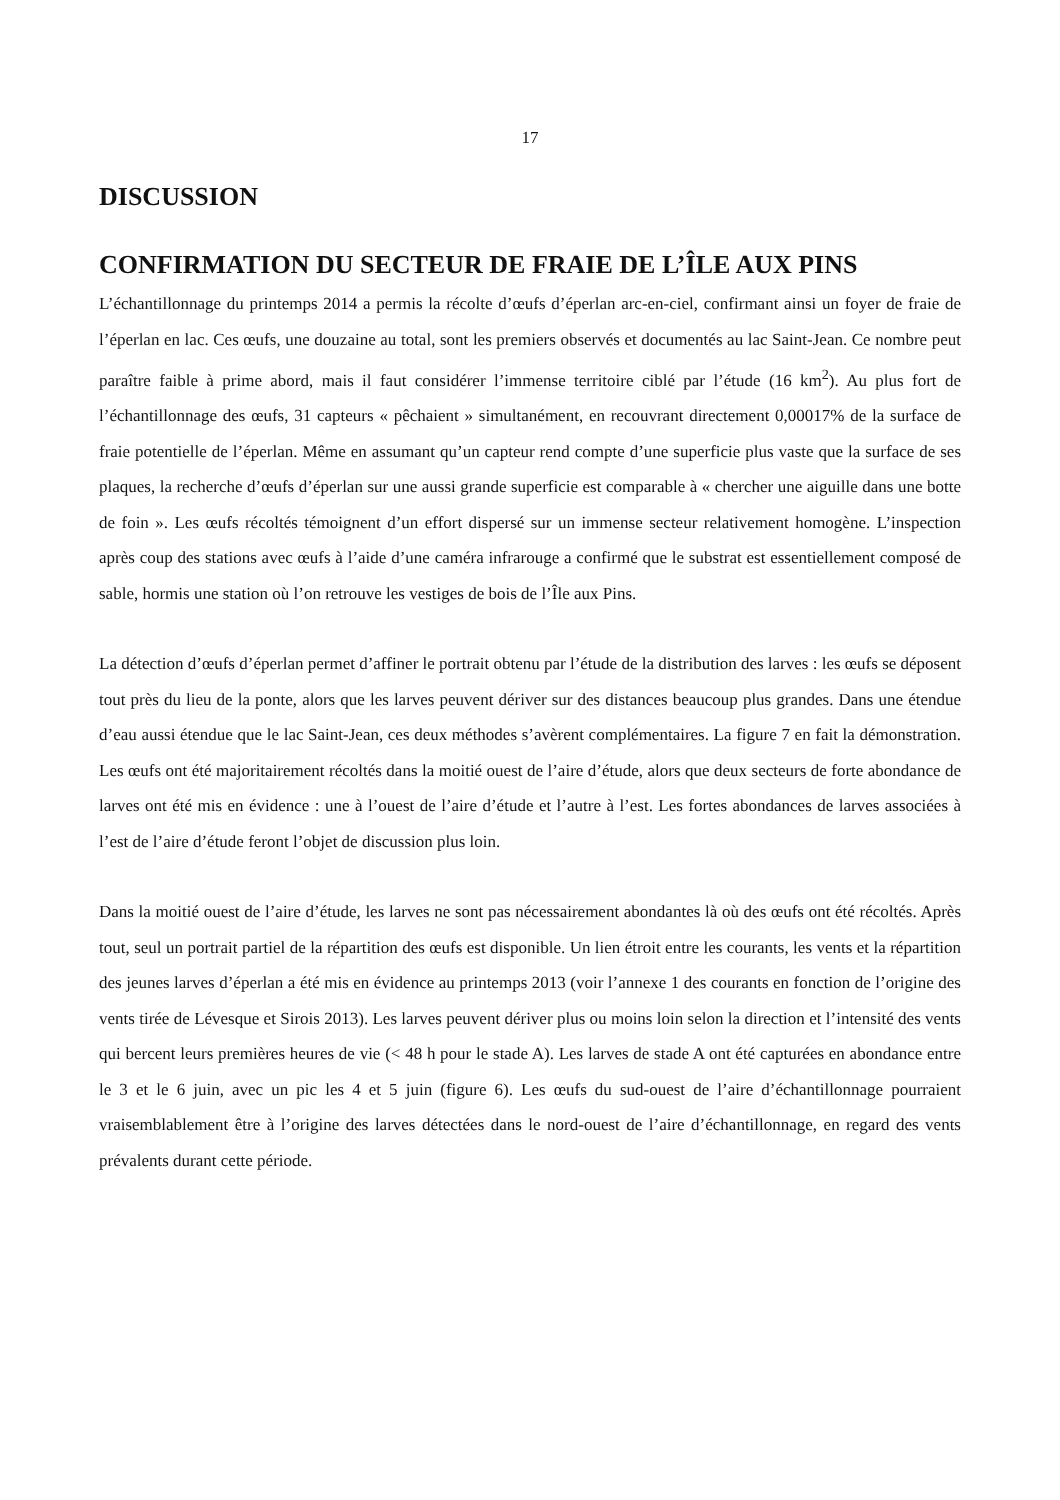17
DISCUSSION
CONFIRMATION DU SECTEUR DE FRAIE DE L’ÎLE AUX PINS
L’échantillonnage du printemps 2014 a permis la récolte d’œufs d’éperlan arc-en-ciel, confirmant ainsi un foyer de fraie de l’éperlan en lac. Ces œufs, une douzaine au total, sont les premiers observés et documentés au lac Saint-Jean. Ce nombre peut paraître faible à prime abord, mais il faut considérer l’immense territoire ciblé par l’étude (16 km<sup>2</sup>). Au plus fort de l’échantillonnage des œufs, 31 capteurs « pêchaient » simultanément, en recouvrant directement 0,00017% de la surface de fraie potentielle de l’éperlan. Même en assumant qu’un capteur rend compte d’une superficie plus vaste que la surface de ses plaques, la recherche d’œufs d’éperlan sur une aussi grande superficie est comparable à « chercher une aiguille dans une botte de foin ». Les œufs récoltés témoignent d’un effort dispersé sur un immense secteur relativement homogène. L’inspection après coup des stations avec œufs à l’aide d’une caméra infrarouge a confirmé que le substrat est essentiellement composé de sable, hormis une station où l’on retrouve les vestiges de bois de l’Île aux Pins.
La détection d’œufs d’éperlan permet d’affiner le portrait obtenu par l’étude de la distribution des larves : les œufs se déposent tout près du lieu de la ponte, alors que les larves peuvent dériver sur des distances beaucoup plus grandes. Dans une étendue d’eau aussi étendue que le lac Saint-Jean, ces deux méthodes s’avèrent complémentaires. La figure 7 en fait la démonstration. Les œufs ont été majoritairement récoltés dans la moitié ouest de l’aire d’étude, alors que deux secteurs de forte abondance de larves ont été mis en évidence : une à l’ouest de l’aire d’étude et l’autre à l’est. Les fortes abondances de larves associées à l’est de l’aire d’étude feront l’objet de discussion plus loin.
Dans la moitié ouest de l’aire d’étude, les larves ne sont pas nécessairement abondantes là où des œufs ont été récoltés. Après tout, seul un portrait partiel de la répartition des œufs est disponible. Un lien étroit entre les courants, les vents et la répartition des jeunes larves d’éperlan a été mis en évidence au printemps 2013 (voir l’annexe 1 des courants en fonction de l’origine des vents tirée de Lévesque et Sirois 2013). Les larves peuvent dériver plus ou moins loin selon la direction et l’intensité des vents qui bercent leurs premières heures de vie (< 48 h pour le stade A). Les larves de stade A ont été capturées en abondance entre le 3 et le 6 juin, avec un pic les 4 et 5 juin (figure 6). Les œufs du sud-ouest de l’aire d’échantillonnage pourraient vraisemblablement être à l’origine des larves détectées dans le nord-ouest de l’aire d’échantillonnage, en regard des vents prévalents durant cette période.